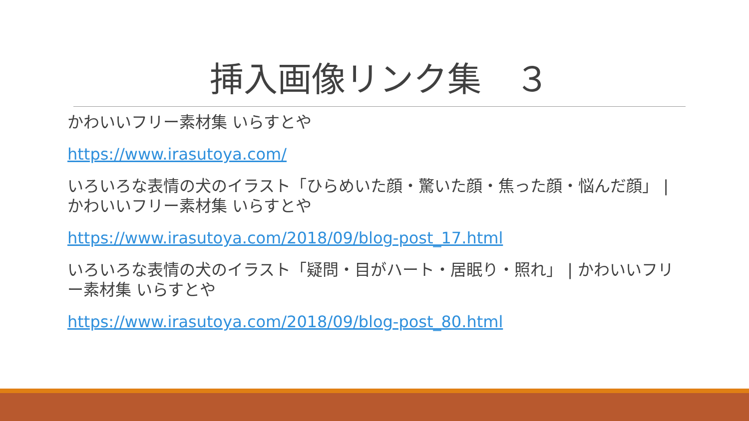挿入画像リンク集　３
かわいいフリー素材集 いらすとや
https://www.irasutoya.com/
いろいろな表情の犬のイラスト「ひらめいた顔・驚いた顔・焦った顔・悩んだ顔」 | かわいいフリー素材集 いらすとや
https://www.irasutoya.com/2018/09/blog-post_17.html
いろいろな表情の犬のイラスト「疑問・目がハート・居眠り・照れ」 | かわいいフリー素材集 いらすとや
https://www.irasutoya.com/2018/09/blog-post_80.html